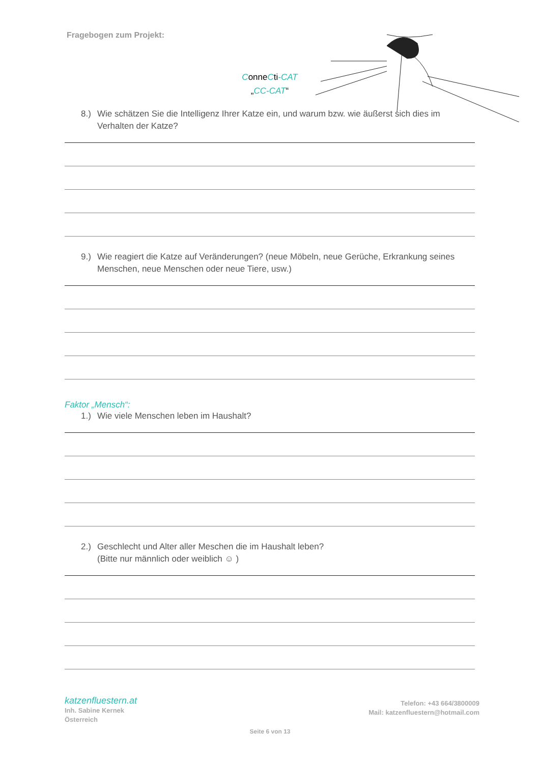Fragebogen zum Projekt:
ConneCti-CAT
„CC-CAT“
8.) Wie schätzen Sie die Intelligenz Ihrer Katze ein, und warum bzw. wie äußerst sich dies im Verhalten der Katze?
9.) Wie reagiert die Katze auf Veränderungen? (neue Möbeln, neue Gerüche, Erkrankung seines Menschen, neue Menschen oder neue Tiere, usw.)
Faktor „Mensch“:
1.) Wie viele Menschen leben im Haushalt?
2.) Geschlecht und Alter aller Meschen die im Haushalt leben?
(Bitte nur männlich oder weiblich ☺ )
katzenfluestern.at
Inh. Sabine Kernek
Österreich
Telefon: +43 664/3800009
Mail: katzenfluestern@hotmail.com
Seite 6 von 13